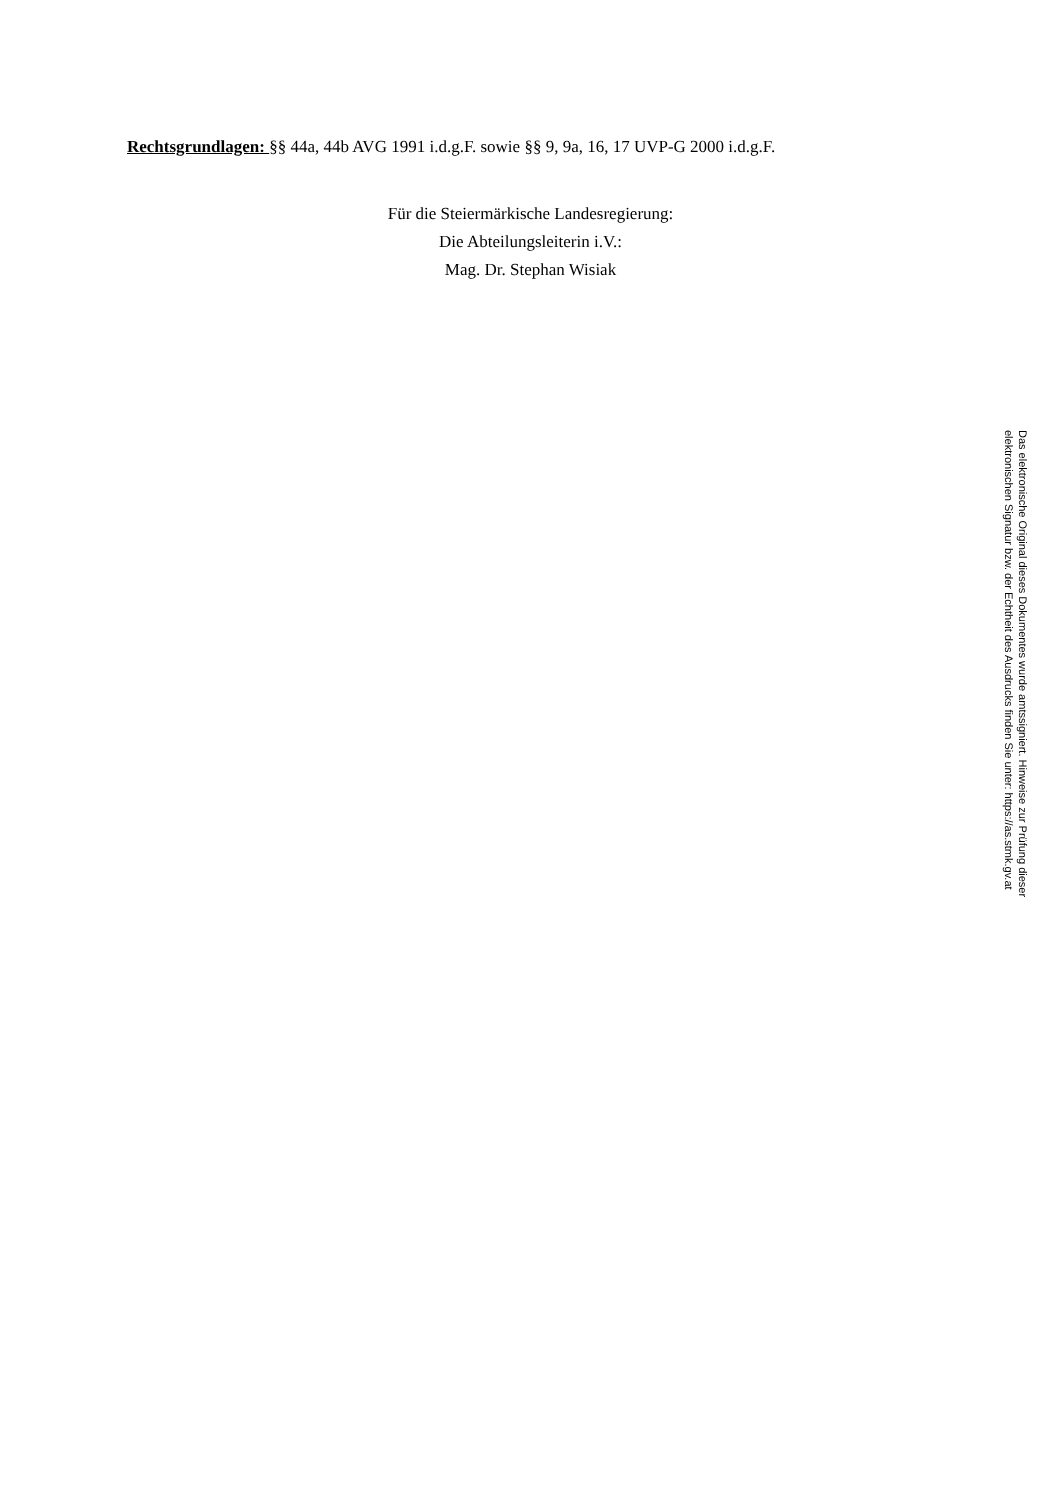Rechtsgrundlagen: §§ 44a, 44b AVG 1991 i.d.g.F. sowie §§ 9, 9a, 16, 17 UVP-G 2000 i.d.g.F.
Für die Steiermärkische Landesregierung:
Die Abteilungsleiterin i.V.:
Mag. Dr. Stephan Wisiak
Das elektronische Original dieses Dokumentes wurde amtssigniert. Hinweise zur Prüfung dieser elektronischen Signatur bzw. der Echtheit des Ausdrucks finden Sie unter: https://as.stmk.gv.at